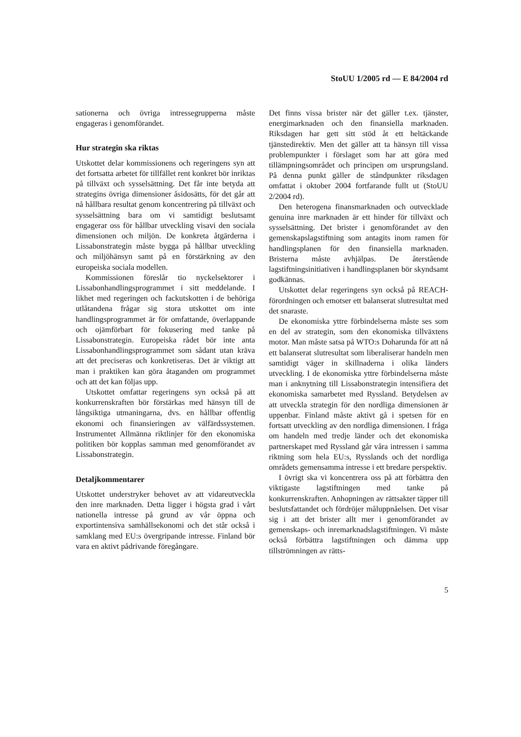StoUU 1/2005 rd — E 84/2004 rd
sationerna och övriga intressegrupperna måste engageras i genomförandet.
Hur strategin ska riktas
Utskottet delar kommissionens och regeringens syn att det fortsatta arbetet för tillfället rent konkret bör inriktas på tillväxt och sysselsättning. Det får inte betyda att strategins övriga dimensioner åsidosätts, för det går att nå hållbara resultat genom koncentrering på tillväxt och sysselsättning bara om vi samtidigt beslutsamt engagerar oss för hållbar utveckling visavi den sociala dimensionen och miljön. De konkreta åtgärderna i Lissabonstrategin måste bygga på hållbar utveckling och miljöhänsyn samt på en förstärkning av den europeiska sociala modellen.
Kommissionen föreslår tio nyckelsektorer i Lissabonhandlingsprogrammet i sitt meddelande. I likhet med regeringen och fackutskotten i de behöriga utlåtandena frågar sig stora utskottet om inte handlingsprogrammet är för omfattande, överlappande och ojämförbart för fokusering med tanke på Lissabonstrategin. Europeiska rådet bör inte anta Lissabonhandlingsprogrammet som sådant utan kräva att det preciseras och konkretiseras. Det är viktigt att man i praktiken kan göra åtaganden om programmet och att det kan följas upp.
Utskottet omfattar regeringens syn också på att konkurrenskraften bör förstärkas med hänsyn till de långsiktiga utmaningarna, dvs. en hållbar offentlig ekonomi och finansieringen av välfärdssystemen. Instrumentet Allmänna riktlinjer för den ekonomiska politiken bör kopplas samman med genomförandet av Lissabonstrategin.
Detaljkommentarer
Utskottet understryker behovet av att vidareutveckla den inre marknaden. Detta ligger i högsta grad i vårt nationella intresse på grund av vår öppna och exportintensiva samhällsekonomi och det står också i samklang med EU:s övergripande intresse. Finland bör vara en aktivt pådrivande föregångare.
Det finns vissa brister när det gäller t.ex. tjänster, energimarknaden och den finansiella marknaden. Riksdagen har gett sitt stöd åt ett heltäckande tjänstedirektiv. Men det gäller att ta hänsyn till vissa problempunkter i förslaget som har att göra med tillämpningsområdet och principen om ursprungsland. På denna punkt gäller de ståndpunkter riksdagen omfattat i oktober 2004 fortfarande fullt ut (StoUU 2/2004 rd).
Den heterogena finansmarknaden och outvecklade genuina inre marknaden är ett hinder för tillväxt och sysselsättning. Det brister i genomförandet av den gemenskapslagstiftning som antagits inom ramen för handlingsplanen för den finansiella marknaden. Bristerna måste avhjälpas. De återstående lagstiftningsinitiativen i handlingsplanen bör skyndsamt godkännas.
Utskottet delar regeringens syn också på REACH-förordningen och emotser ett balanserat slutresultat med det snaraste.
De ekonomiska yttre förbindelserna måste ses som en del av strategin, som den ekonomiska tillväxtens motor. Man måste satsa på WTO:s Doharunda för att nå ett balanserat slutresultat som liberaliserar handeln men samtidigt väger in skillnaderna i olika länders utveckling. I de ekonomiska yttre förbindelserna måste man i anknytning till Lissabonstrategin intensifiera det ekonomiska samarbetet med Ryssland. Betydelsen av att utveckla strategin för den nordliga dimensionen är uppenbar. Finland måste aktivt gå i spetsen för en fortsatt utveckling av den nordliga dimensionen. I fråga om handeln med tredje länder och det ekonomiska partnerskapet med Ryssland går våra intressen i samma riktning som hela EU:s, Rysslands och det nordliga områdets gemensamma intresse i ett bredare perspektiv.
I övrigt ska vi koncentrera oss på att förbättra den viktigaste lagstiftningen med tanke på konkurrenskraften. Anhopningen av rättsakter täpper till beslutsfattandet och fördröjer måluppnåelsen. Det visar sig i att det brister allt mer i genomförandet av gemenskaps- och inremarknadslagstiftningen. Vi måste också förbättra lagstiftningen och dämma upp tillströmningen av rätts-
5